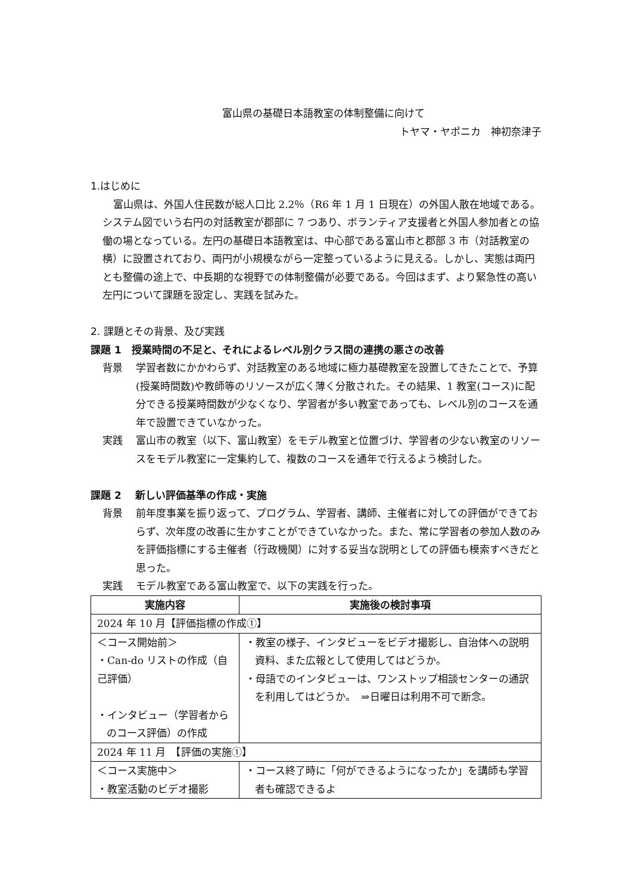富山県の基礎日本語教室の体制整備に向けて
トヤマ・ヤポニカ　神初奈津子
1.はじめに
富山県は、外国人住民数が総人口比 2.2％（R6 年 1 月 1 日現在）の外国人散在地域である。システム図でいう右円の対話教室が郡部に 7 つあり、ボランティア支援者と外国人参加者との協働の場となっている。左円の基礎日本語教室は、中心部である富山市と郡部 3 市（対話教室の横）に設置されており、両円が小規模ながら一定整っているように見える。しかし、実態は両円とも整備の途上で、中長期的な視野での体制整備が必要である。今回はまず、より緊急性の高い左円について課題を設定し、実践を試みた。
2. 課題とその背景、及び実践
課題 1　授業時間の不足と、それによるレベル別クラス間の連携の悪さの改善
背景 学習者数にかかわらず、対話教室のある地域に極力基礎教室を設置してきたことで、予算(授業時間数)や教師等のリソースが広く薄く分散された。その結果、1 教室(コース)に配分できる授業時間数が少なくなり、学習者が多い教室であっても、レベル別のコースを通年で設置できていなかった。
実践 富山市の教室（以下、富山教室）をモデル教室と位置づけ、学習者の少ない教室のリソースをモデル教室に一定集約して、複数のコースを通年で行えるよう検討した。
課題 2　 新しい評価基準の作成・実施
背景 前年度事業を振り返って、プログラム、学習者、講師、主催者に対しての評価ができておらず、次年度の改善に生かすことができていなかった。また、常に学習者の参加人数のみを評価指標にする主催者（行政機関）に対する妥当な説明としての評価も模索すべきだと思った。
実践 モデル教室である富山教室で、以下の実践を行った。
| 実施内容 | 実施後の検討事項 |
| --- | --- |
| 2024 年 10 月【評価指標の作成①】 | |
| ＜コース開始前＞ ・Can-do リストの作成（自己評価） ・インタビュー（学習者からのコース評価）の作成 | ・教室の様子、インタビューをビデオ撮影し、自治体への説明資料、また広報として使用してはどうか。 ・母語でのインタビューは、ワンストップ相談センターの通訳を利用してはどうか。 ⇒日曜日は利用不可で断念。 |
| 2024 年 11 月 【評価の実施①】 | |
| ＜コース実施中＞ ・教室活動のビデオ撮影 | ・コース終了時に「何ができるようになったか」を講師も学習者も確認できるよ |